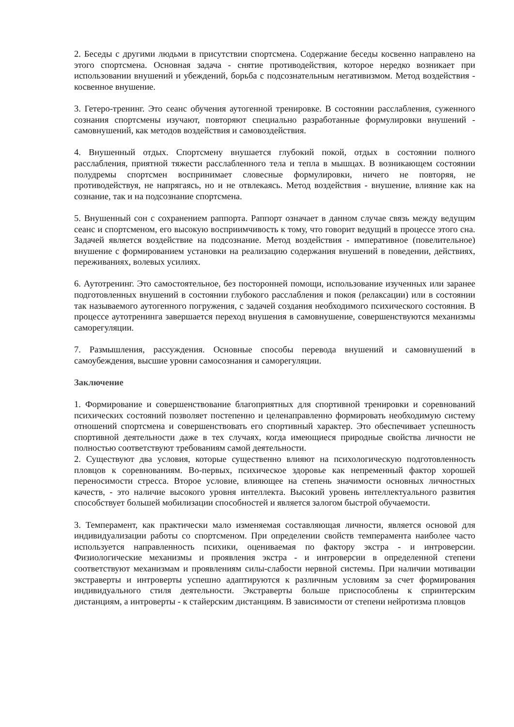2. Беседы с другими людьми в присутствии спортсмена. Содержание беседы косвенно направлено на этого спортсмена. Основная задача - снятие противодействия, которое нередко возникает при использовании внушений и убеждений, борьба с подсознательным негативизмом. Метод воздействия - косвенное внушение.
3. Гетеро-тренинг. Это сеанс обучения аутогенной тренировке. В состоянии расслабления, суженного сознания спортсмены изучают, повторяют специально разработанные формулировки внушений - самовнушений, как методов воздействия и самовоздействия.
4. Внушенный отдых. Спортсмену внушается глубокий покой, отдых в состоянии полного расслабления, приятной тяжести расслабленного тела и тепла в мышцах. В возникающем состоянии полудремы спортсмен воспринимает словесные формулировки, ничего не повторяя, не противодействуя, не напрягаясь, но и не отвлекаясь. Метод воздействия - внушение, влияние как на сознание, так и на подсознание спортсмена.
5. Внушенный сон с сохранением раппорта. Раппорт означает в данном случае связь между ведущим сеанс и спортсменом, его высокую восприимчивость к тому, что говорит ведущий в процессе этого сна. Задачей является воздействие на подсознание. Метод воздействия - императивное (повелительное) внушение с формированием установки на реализацию содержания внушений в поведении, действиях, переживаниях, волевых усилиях.
6. Аутотренинг. Это самостоятельное, без посторонней помощи, использование изученных или заранее подготовленных внушений в состоянии глубокого расслабления и покоя (релаксации) или в состоянии так называемого аутогенного погружения, с задачей создания необходимого психического состояния. В процессе аутотренинга завершается переход внушения в самовнушение, совершенствуются механизмы саморегуляции.
7. Размышления, рассуждения. Основные способы перевода внушений и самовнушений в самоубеждения, высшие уровни самосознания и саморегуляции.
Заключение
1. Формирование и совершенствование благоприятных для спортивной тренировки и соревнований психических состояний позволяет постепенно и целенаправленно формировать необходимую систему отношений спортсмена и совершенствовать его спортивный характер. Это обеспечивает успешность спортивной деятельности даже в тех случаях, когда имеющиеся природные свойства личности не полностью соответствуют требованиям самой деятельности.
2. Существуют два условия, которые существенно влияют на психологическую подготовленность пловцов к соревнованиям. Во-первых, психическое здоровье как непременный фактор хорошей переносимости стресса. Второе условие, влияющее на степень значимости основных личностных качеств, - это наличие высокого уровня интеллекта. Высокий уровень интеллектуального развития способствует большей мобилизации способностей и является залогом быстрой обучаемости.
3. Темперамент, как практически мало изменяемая составляющая личности, является основой для индивидуализации работы со спортсменом. При определении свойств темперамента наиболее часто используется направленность психики, оцениваемая по фактору экстра - и интроверсии. Физиологические механизмы и проявления экстра - и интроверсии в определенной степени соответствуют механизмам и проявлениям силы-слабости нервной системы. При наличии мотивации экстраверты и интроверты успешно адаптируются к различным условиям за счет формирования индивидуального стиля деятельности. Экстраверты больше приспособлены к спринтерским дистанциям, а интроверты - к стайерским дистанциям. В зависимости от степени нейротизма пловцов